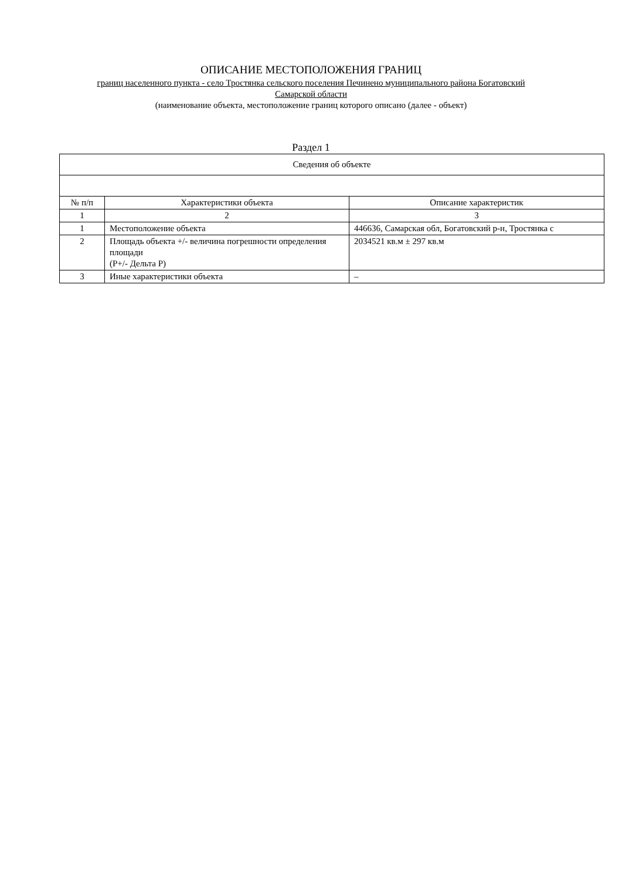ОПИСАНИЕ МЕСТОПОЛОЖЕНИЯ ГРАНИЦ
границ населенного пункта - село Тростянка сельского поселения Печинено муниципального района Богатовский
Самарской области
(наименование объекта, местоположение границ которого описано (далее - объект)
Раздел 1
| Сведения об объекте | | |
| --- | --- | --- |
| № п/п | Характеристики объекта | Описание характеристик |
| 1 | 2 | 3 |
| 1 | Местоположение объекта | 446636, Самарская обл, Богатовский р-н, Тростянка с |
| 2 | Площадь объекта +/- величина погрешности определения площади (Р+/- Дельта Р) | 2034521 кв.м ± 297 кв.м |
| 3 | Иные характеристики объекта | – |